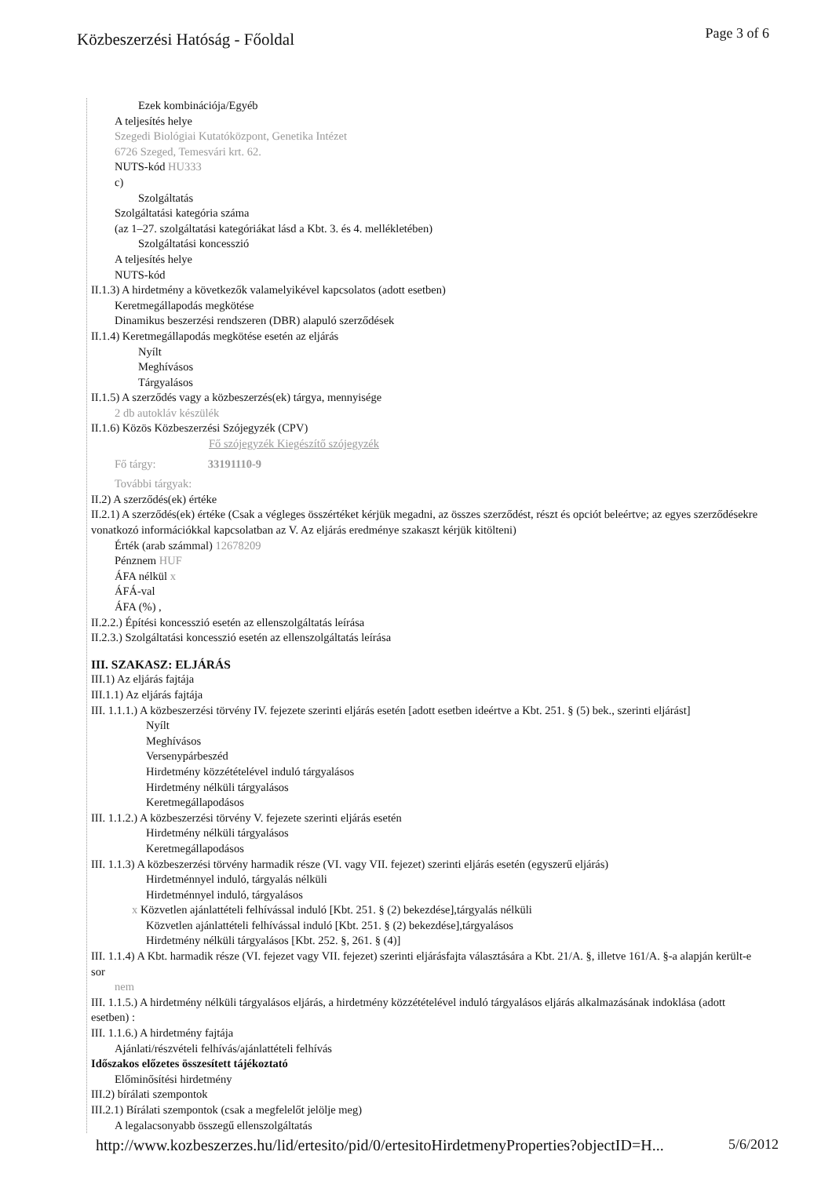Közbeszerzési Hatóság - Főoldal
Page 3 of 6
Ezek kombinációja/Egyéb
A teljesítés helye
Szegedi Biológiai Kutatóközpont, Genetika Intézet
6726 Szeged, Temesvári krt. 62.
NUTS-kód HU333
c)
Szolgáltatás
Szolgáltatási kategória száma
(az 1–27. szolgáltatási kategóriákat lásd a Kbt. 3. és 4. mellékletében)
Szolgáltatási koncesszió
A teljesítés helye
NUTS-kód
II.1.3) A hirdetmény a következők valamelyikével kapcsolatos (adott esetben)
Keretmegállapodás megkötése
Dinamikus beszerzési rendszeren (DBR) alapuló szerződések
II.1.4) Keretmegállapodás megkötése esetén az eljárás
Nyílt
Meghívásos
Tárgyalásos
II.1.5) A szerződés vagy a közbeszerzés(ek) tárgya, mennyisége
2 db autokláv készülék
II.1.6) Közös Közbeszerzési Szójegyzék (CPV)
Fő szójegyzék Kiegészítő szójegyzék
Fő tárgy: 33191110-9
További tárgyak:
II.2) A szerződés(ek) értéke
II.2.1) A szerződés(ek) értéke (Csak a végleges összértéket kérjük megadni, az összes szerződést, részt és opciót beleértve; az egyes szerződésekre vonatkozó információkkal kapcsolatban az V. Az eljárás eredménye szakaszt kérjük kitölteni)
Érték (arab számmal) 12678209
Pénznem HUF
ÁFA nélkül x
ÁFÁ-val
ÁFA (%) ,
II.2.2.) Építési koncesszió esetén az ellenszolgáltatás leírása
II.2.3.) Szolgáltatási koncesszió esetén az ellenszolgáltatás leírása
III. SZAKASZ: ELJÁRÁS
III.1) Az eljárás fajtája
III.1.1) Az eljárás fajtája
III. 1.1.1.) A közbeszerzési törvény IV. fejezete szerinti eljárás esetén [adott esetben ideértve a Kbt. 251. § (5) bek., szerinti eljárást]
Nyílt
Meghívásos
Versenypárbeszéd
Hirdetmény közzétételével induló tárgyalásos
Hirdetmény nélküli tárgyalásos
Keretmegállapodásos
III. 1.1.2.) A közbeszerzési törvény V. fejezete szerinti eljárás esetén
Hirdetmény nélküli tárgyalásos
Keretmegállapodásos
III. 1.1.3) A közbeszerzési törvény harmadik része (VI. vagy VII. fejezet) szerinti eljárás esetén (egyszerű eljárás)
Hirdetménnyel induló, tárgyalás nélküli
Hirdetménnyel induló, tárgyalásos
x Közvetlen ajánlattételi felhívással induló [Kbt. 251. § (2) bekezdése],tárgyalás nélküli
Közvetlen ajánlattételi felhívással induló [Kbt. 251. § (2) bekezdése],tárgyalásos
Hirdetmény nélküli tárgyalásos [Kbt. 252. §, 261. § (4)]
III. 1.1.4) A Kbt. harmadik része (VI. fejezet vagy VII. fejezet) szerinti eljárásfajta választására a Kbt. 21/A. §, illetve 161/A. §-a alapján került-e sor
nem
III. 1.1.5.) A hirdetmény nélküli tárgyalásos eljárás, a hirdetmény közzétételével induló tárgyalásos eljárás alkalmazásának indoklása (adott esetben) :
III. 1.1.6.) A hirdetmény fajtája
Ajánlati/részvételi felhívás/ajánlattételi felhívás
Időszakos előzetes összesített tájékoztató
Előminősítési hirdetmény
III.2) bírálati szempontok
III.2.1) Bírálati szempontok (csak a megfelelőt jelölje meg)
A legalacsonyabb összegű ellenszolgáltatás
http://www.kozbeszerzes.hu/lid/ertesito/pid/0/ertesitoHirdetmenyProperties?objectID=H... 5/6/2012